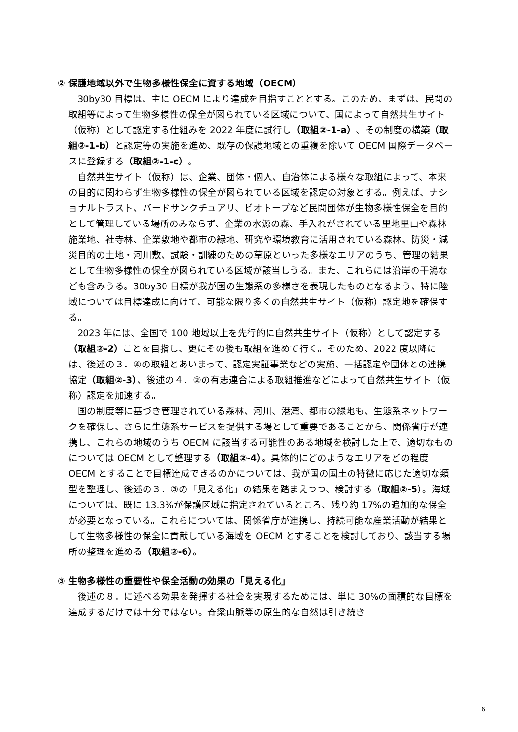② 保護地域以外で生物多様性保全に資する地域（OECM）
30by30 目標は、主に OECM により達成を目指すこととする。このため、まずは、民間の取組等によって生物多様性の保全が図られている区域について、国によって自然共生サイト（仮称）として認定する仕組みを 2022 年度に試行し（取組②-1-a）、その制度の構築（取組②-1-b）と認定等の実施を進め、既存の保護地域との重複を除いて OECM 国際データベースに登録する（取組②-1-c）。
自然共生サイト（仮称）は、企業、団体・個人、自治体による様々な取組によって、本来の目的に関わらず生物多様性の保全が図られている区域を認定の対象とする。例えば、ナショナルトラスト、バードサンクチュアリ、ビオトープなど民間団体が生物多様性保全を目的として管理している場所のみならず、企業の水源の森、手入れがされている里地里山や森林施業地、社寺林、企業敷地や都市の緑地、研究や環境教育に活用されている森林、防災・減災目的の土地・河川敷、試験・訓練のための草原といった多様なエリアのうち、管理の結果として生物多様性の保全が図られている区域が該当しうる。また、これらには沿岸の干潟なども含みうる。30by30 目標が我が国の生態系の多様さを表現したものとなるよう、特に陸域については目標達成に向けて、可能な限り多くの自然共生サイト（仮称）認定地を確保する。
2023 年には、全国で 100 地域以上を先行的に自然共生サイト（仮称）として認定する（取組②-2）ことを目指し、更にその後も取組を進めて行く。そのため、2022 度以降には、後述の３．④の取組とあいまって、認定実証事業などの実施、一括認定や団体との連携協定（取組②-3）、後述の４．②の有志連合による取組推進などによって自然共生サイト（仮称）認定を加速する。
国の制度等に基づき管理されている森林、河川、港湾、都市の緑地も、生態系ネットワークを確保し、さらに生態系サービスを提供する場として重要であることから、関係省庁が連携し、これらの地域のうち OECM に該当する可能性のある地域を検討した上で、適切なものについては OECM として整理する（取組②-4）。具体的にどのようなエリアをどの程度 OECM とすることで目標達成できるのかについては、我が国の国土の特徴に応じた適切な類型を整理し、後述の３．③の「見える化」の結果を踏まえつつ、検討する（取組②-5）。海域については、既に 13.3%が保護区域に指定されているところ、残り約 17%の追加的な保全が必要となっている。これらについては、関係省庁が連携し、持続可能な産業活動が結果として生物多様性の保全に貢献している海域を OECM とすることを検討しており、該当する場所の整理を進める（取組②-6）。
③ 生物多様性の重要性や保全活動の効果の「見える化」
後述の８．に述べる効果を発揮する社会を実現するためには、単に 30%の面積的な目標を達成するだけでは十分ではない。脊梁山脈等の原生的な自然は引き続き
－6－